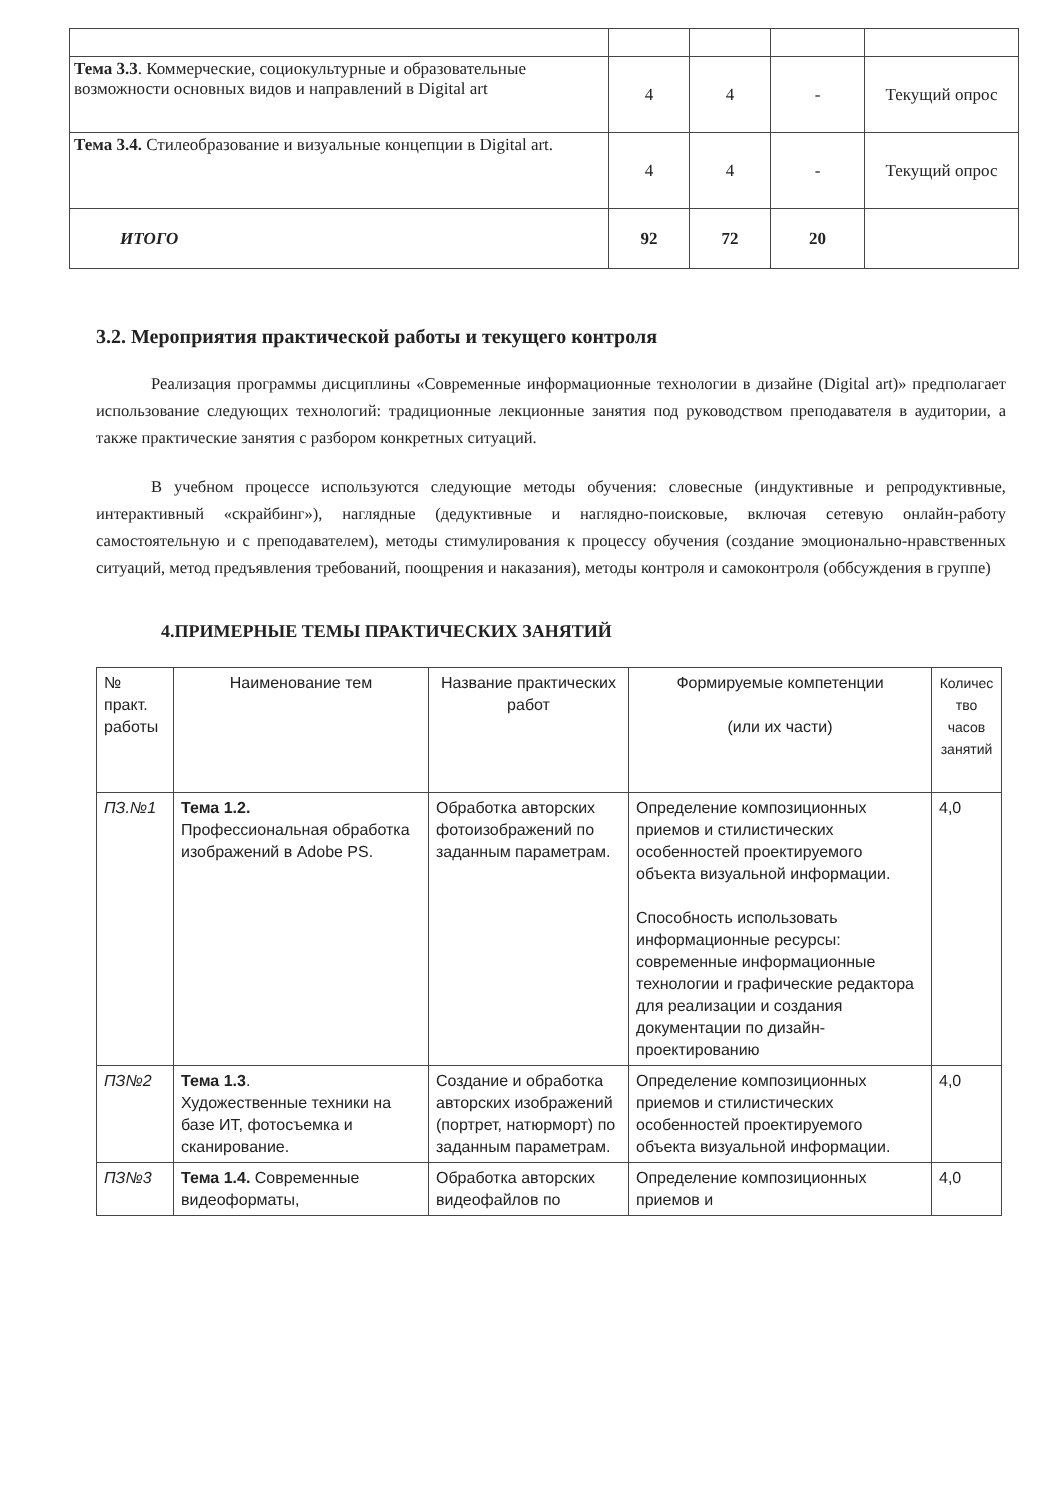| Тема 3.3 . Коммерческие, социокультурные и образовательные возможности основных видов и направлений в Digital art | 4 | 4 | - | Текущий опрос |
| Тема 3.4. Стилеобразование и визуальные концепции в Digital art. | 4 | 4 | - | Текущий опрос |
| ИТОГО | 92 | 72 | 20 | |
3.2. Мероприятия практической работы и текущего контроля
Реализация программы дисциплины «Современные информационные технологии в дизайне (Digital art)» предполагает использование следующих технологий: традиционные лекционные занятия под руководством преподавателя в аудитории, а также практические занятия с разбором конкретных ситуаций.
В учебном процессе используются следующие методы обучения: словесные (индуктивные и репродуктивные, интерактивный «скрайбинг»), наглядные (дедуктивные и наглядно-поисковые, включая сетевую онлайн-работу самостоятельную и с преподавателем), методы стимулирования к процессу обучения (создание эмоционально-нравственных ситуаций, метод предъявления требований, поощрения и наказания), методы контроля и самоконтроля (оббсуждения в группе)
4.ПРИМЕРНЫЕ ТЕМЫ ПРАКТИЧЕСКИХ ЗАНЯТИЙ
| № практ. работы | Наименование тем | Название практических работ | Формируемые компетенции (или их части) | Количес тво часов занятий |
| ПЗ.№1 | Тема 1.2. Профессиональная обработка изображений в Adobe PS. | Обработка авторских фотоизображений по заданным параметрам. | Определение композиционных приемов и стилистических особенностей проектируемого объекта визуальной информации. Способность использовать информационные ресурсы: современные информационные технологии и графические редактора для реализации и создания документации по дизайн-проектированию | 4,0 |
| ПЗ№2 | Тема 1.3 . Художественные техники на базе ИТ, фотосъемка и сканирование. | Создание и обработка авторских изображений (портрет, натюрморт) по заданным параметрам. | Определение композиционных приемов и стилистических особенностей проектируемого объекта визуальной информации. | 4,0 |
| ПЗ№3 | Тема 1.4. Современные видеоформаты, | Обработка авторских видеофайлов по | Определение композиционных приемов и | 4,0 |